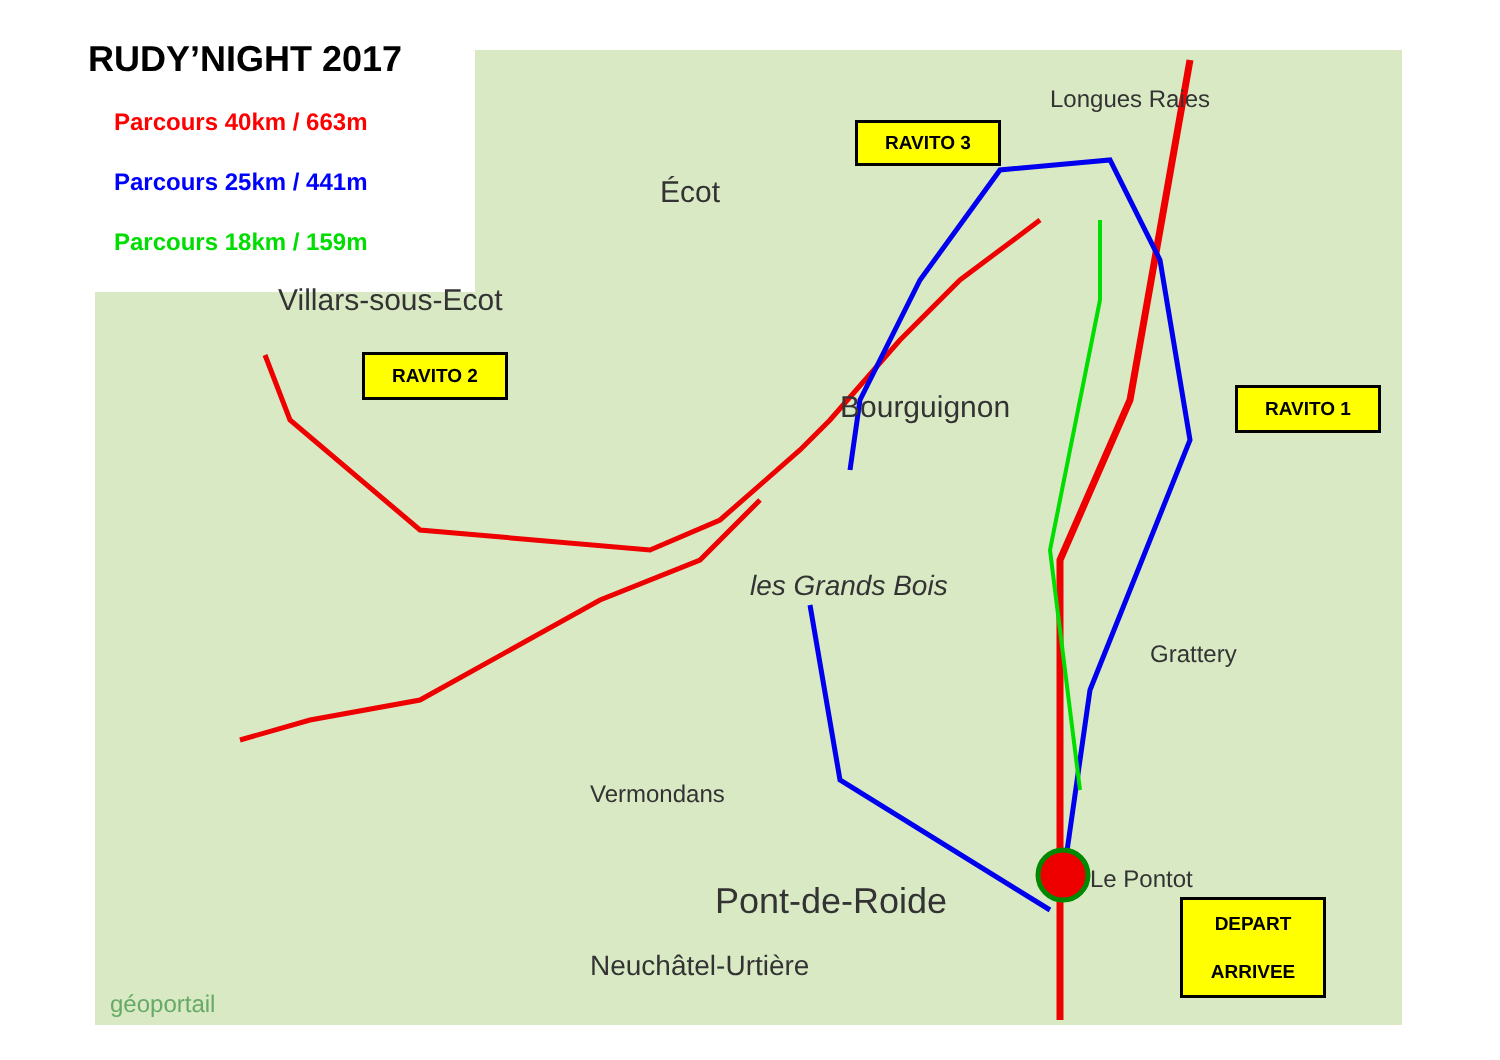RUDY’NIGHT 2017
Parcours 40km / 663m
Parcours 25km / 441m
Parcours 18km / 159m
RAVITO 3
RAVITO 2
RAVITO 1
DEPART
ARRIVEE
Villars-sous-Ecot
Bourguignon
Pont-de-Roide
les Grands Bois
Écot
Longues Raies
Vermondans
Grattery
Le Pontot
Neuchâtel-Urtière
géoportail